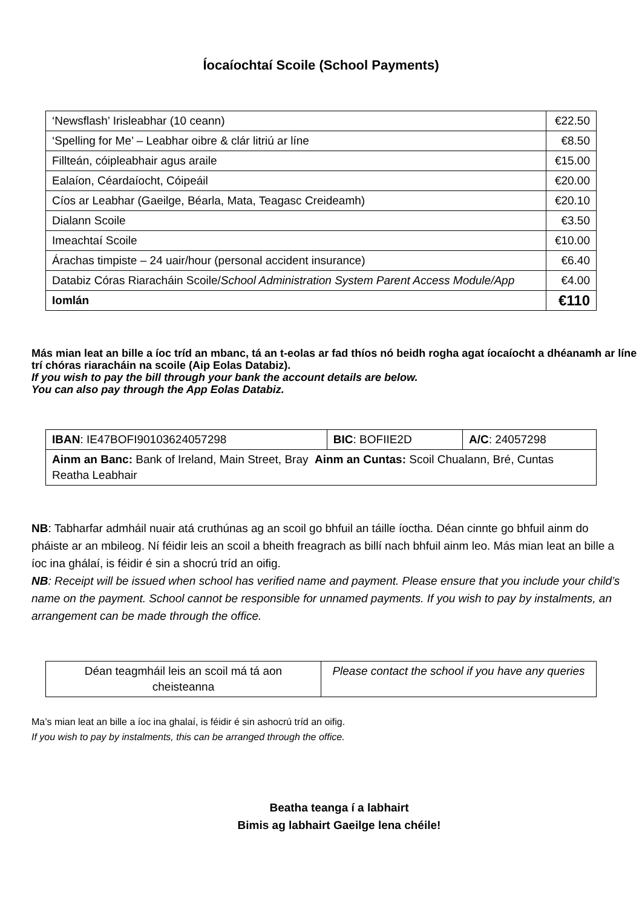Íocaíochtaí Scoile (School Payments)
| ‘Newsflash’ Irisleabhar (10 ceann) | €22.50 |
| ‘Spelling for Me’ – Leabhar oibre & clár litriú ar líne | €8.50 |
| Fillteán, cóipleabhair agus araile | €15.00 |
| Ealaíon, Céardaíocht, Cóipeáil | €20.00 |
| Cíos ar Leabhar (Gaeilge, Béarla, Mata, Teagasc Creideamh) | €20.10 |
| Dialann Scoile | €3.50 |
| Imeachtaí Scoile | €10.00 |
| Árachas timpiste – 24 uair/hour (personal accident insurance) | €6.40 |
| Databiz Córas Riaracháin Scoile/ School Administration System Parent Access Module/App | €4.00 |
| Iomlán | €110 |
Más mian leat an bille a íoc tríd an mbanc, tá an t-eolas ar fad thíos nó beidh rogha agat íocaíocht a dhéanamh ar líne trí chóras riaracháin na scoile (Aip Eolas Databiz).
If you wish to pay the bill through your bank the account details are below.
You can also pay through the App Eolas Databiz.
| IBAN : IE47BOFI90103624057298 | BIC : BOFIIE2D | A/C : 24057298 |
| Ainm an Banc: Bank of Ireland, Main Street, Bray Ainm an Cuntas: Scoil Chualann, Bré, Cuntas Reatha Leabhair | | |
NB: Tabharfar admháil nuair atá cruthúnas ag an scoil go bhfuil an táille íoctha. Déan cinnte go bhfuil ainm do pháiste ar an mbileog. Ní féidir leis an scoil a bheith freagrach as billí nach bhfuil ainm leo. Más mian leat an bille a íoc ina ghálaí, is féidir é sin a shocrú tríd an oifig.
NB: Receipt will be issued when school has verified name and payment. Please ensure that you include your child’s name on the payment. School cannot be responsible for unnamed payments. If you wish to pay by instalments, an arrangement can be made through the office.
| Déan teagmháil leis an scoil má tá aon cheisteanna | Please contact the school if you have any queries |
Ma’s mian leat an bille a íoc ina ghalaí, is féidir é sin ashocrú tríd an oifig.
If you wish to pay by instalments, this can be arranged through the office.
Beatha teanga í a labhairt
Bimis ag labhairt Gaeilge lena chéile!